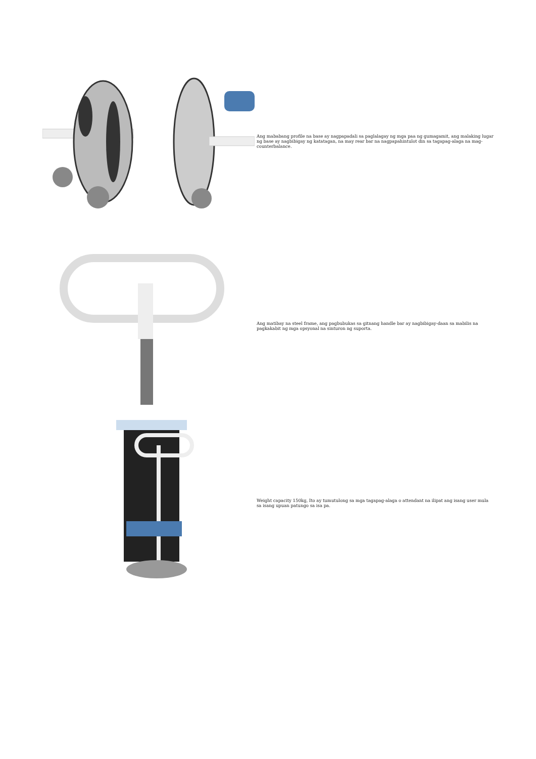Ang mababang profile na base ay nagpapadali sa paglalagay ng mga paa ng gumagamit, ang malaking lugar ng base ay nagbibigay ng katatagan, na may rear bar na nagpapahintulot din sa tagapag-alaga na mag-counterbalance.
Ang matibay na steel frame, ang pagbubukas sa gitnang handle bar ay nagbibigay-daan sa mabilis na pagkakabit ng mga opsyonal na sinturon ng suporta.
Weight capacity 150kg, Ito ay tumutulong sa mga tagapag-alaga o attendant na ilipat ang isang user mula sa isang upuan patungo sa isa pa.